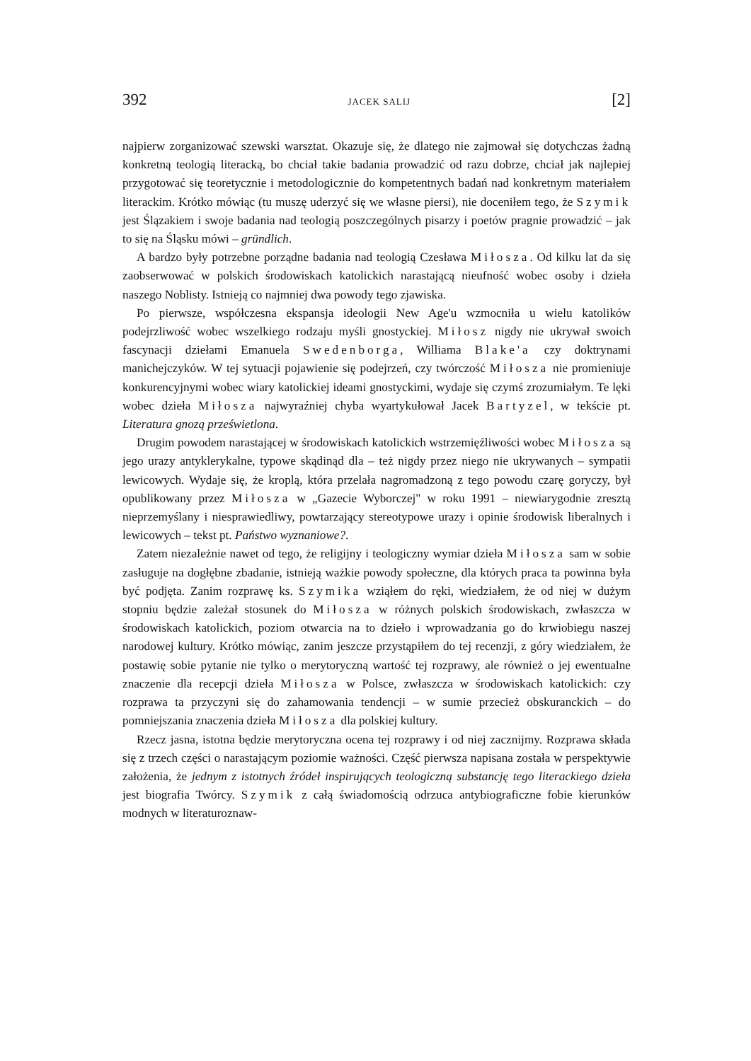392 JACEK SALIJ [2]
najpierw zorganizować szewski warsztat. Okazuje się, że dlatego nie zajmował się dotychczas żadną konkretną teologią literacką, bo chciał takie badania prowadzić od razu dobrze, chciał jak najlepiej przygotować się teoretycznie i metodologicznie do kompetentnych badań nad konkretnym materiałem literackim. Krótko mówiąc (tu muszę uderzyć się we własne piersi), nie doceniłem tego, że Szymik jest Ślązakiem i swoje badania nad teologią poszczególnych pisarzy i poetów pragnie prowadzić – jak to się na Śląsku mówi – gründlich.
A bardzo były potrzebne porządne badania nad teologią Czesława Miłosza. Od kilku lat da się zaobserwować w polskich środowiskach katolickich narastającą nieufność wobec osoby i dzieła naszego Noblisty. Istnieją co najmniej dwa powody tego zjawiska.
Po pierwsze, współczesna ekspansja ideologii New Age'u wzmocniła u wielu katolików podejrzliwość wobec wszelkiego rodzaju myśli gnostyckiej. Miłosz nigdy nie ukrywał swoich fascynacji dziełami Emanuela Swedenborga, Williama Blake'a czy doktrynami manichejczyków. W tej sytuacji pojawienie się podejrzeń, czy twórczość Miłosza nie promieniuje konkurencyjnymi wobec wiary katolickiej ideami gnostyckimi, wydaje się czymś zrozumiałym. Te lęki wobec dzieła Miłosza najwyraźniej chyba wyartykułował Jacek Bartyzel, w tekście pt. Literatura gnozą prześwietlona.
Drugim powodem narastającej w środowiskach katolickich wstrzemięźliwości wobec Miłosza są jego urazy antyklerykalne, typowe skądinąd dla – też nigdy przez niego nie ukrywanych – sympatii lewicowych. Wydaje się, że kroplą, która przelała nagromadzoną z tego powodu czarę goryczy, był opublikowany przez Miłosza w „Gazecie Wyborczej" w roku 1991 – niewiarygodnie zresztą nieprzemyślany i niesprawiedliwy, powtarzający stereotypowe urazy i opinie środowisk liberalnych i lewicowych – tekst pt. Państwo wyznaniowe?.
Zatem niezależnie nawet od tego, że religijny i teologiczny wymiar dzieła Miłosza sam w sobie zasługuje na dogłębne zbadanie, istnieją ważkie powody społeczne, dla których praca ta powinna była być podjęta. Zanim rozprawę ks. Szymika wziąłem do ręki, wiedziałem, że od niej w dużym stopniu będzie zależał stosunek do Miłosza w różnych polskich środowiskach, zwłaszcza w środowiskach katolickich, poziom otwarcia na to dzieło i wprowadzania go do krwiobiegu naszej narodowej kultury. Krótko mówiąc, zanim jeszcze przystąpiłem do tej recenzji, z góry wiedziałem, że postawię sobie pytanie nie tylko o merytoryczną wartość tej rozprawy, ale również o jej ewentualne znaczenie dla recepcji dzieła Miłosza w Polsce, zwłaszcza w środowiskach katolickich: czy rozprawa ta przyczyni się do zahamowania tendencji – w sumie przecież obskuranckich – do pomniejszania znaczenia dzieła Miłosza dla polskiej kultury.
Rzecz jasna, istotna będzie merytoryczna ocena tej rozprawy i od niej zacznijmy. Rozprawa składa się z trzech części o narastającym poziomie ważności. Część pierwsza napisana została w perspektywie założenia, że jednym z istotnych źródeł inspirujących teologiczną substancję tego literackiego dzieła jest biografia Twórcy. Szymik z całą świadomością odrzuca antybiograficzne fobie kierunków modnych w literaturoznaw-